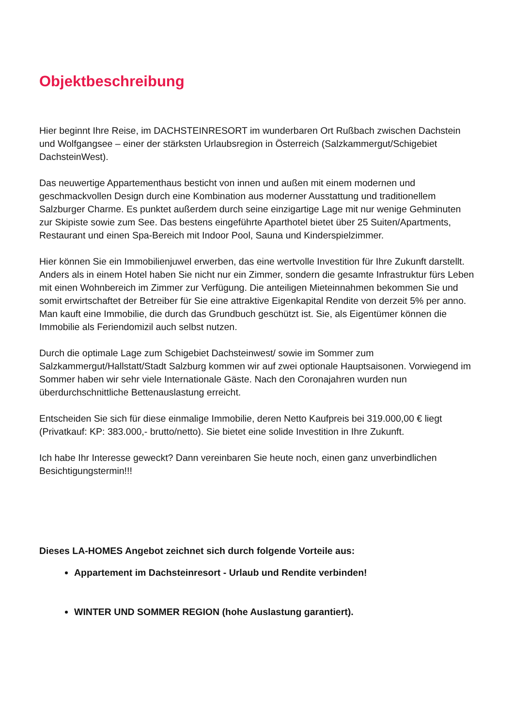Objektbeschreibung
Hier beginnt Ihre Reise, im DACHSTEINRESORT im wunderbaren Ort Rußbach zwischen Dachstein und Wolfgangsee – einer der stärksten Urlaubsregion in Österreich (Salzkammergut/Schigebiet DachsteinWest).
Das neuwertige Appartementhaus besticht von innen und außen mit einem modernen und geschmackvollen Design durch eine Kombination aus moderner Ausstattung und traditionellem Salzburger Charme. Es punktet außerdem durch seine einzigartige Lage mit nur wenige Gehminuten zur Skipiste sowie zum See. Das bestens eingeführte Aparthotel bietet über 25 Suiten/Apartments, Restaurant und einen Spa-Bereich mit Indoor Pool, Sauna und Kinderspielzimmer.
Hier können Sie ein Immobilienjuwel erwerben, das eine wertvolle Investition für Ihre Zukunft darstellt. Anders als in einem Hotel haben Sie nicht nur ein Zimmer, sondern die gesamte Infrastruktur fürs Leben mit einen Wohnbereich im Zimmer zur Verfügung. Die anteiligen Mieteinnahmen bekommen Sie und somit erwirtschaftet der Betreiber für Sie eine attraktive Eigenkapital Rendite von derzeit 5% per anno. Man kauft eine Immobilie, die durch das Grundbuch geschützt ist. Sie, als Eigentümer können die Immobilie als Feriendomizil auch selbst nutzen.
Durch die optimale Lage zum Schigebiet Dachsteinwest/ sowie im Sommer zum Salzkammergut/Hallstatt/Stadt Salzburg kommen wir auf zwei optionale Hauptsaisonen. Vorwiegend im Sommer haben wir sehr viele Internationale Gäste. Nach den Coronajahren wurden nun überdurchschnittliche Bettenauslastung erreicht.
Entscheiden Sie sich für diese einmalige Immobilie, deren Netto Kaufpreis bei 319.000,00 € liegt (Privatkauf: KP: 383.000,- brutto/netto). Sie bietet eine solide Investition in Ihre Zukunft.
Ich habe Ihr Interesse geweckt? Dann vereinbaren Sie heute noch, einen ganz unverbindlichen Besichtigungstermin!!!
Dieses LA-HOMES Angebot zeichnet sich durch folgende Vorteile aus:
Appartement im Dachsteinresort - Urlaub und Rendite verbinden!
WINTER UND SOMMER REGION (hohe Auslastung garantiert).